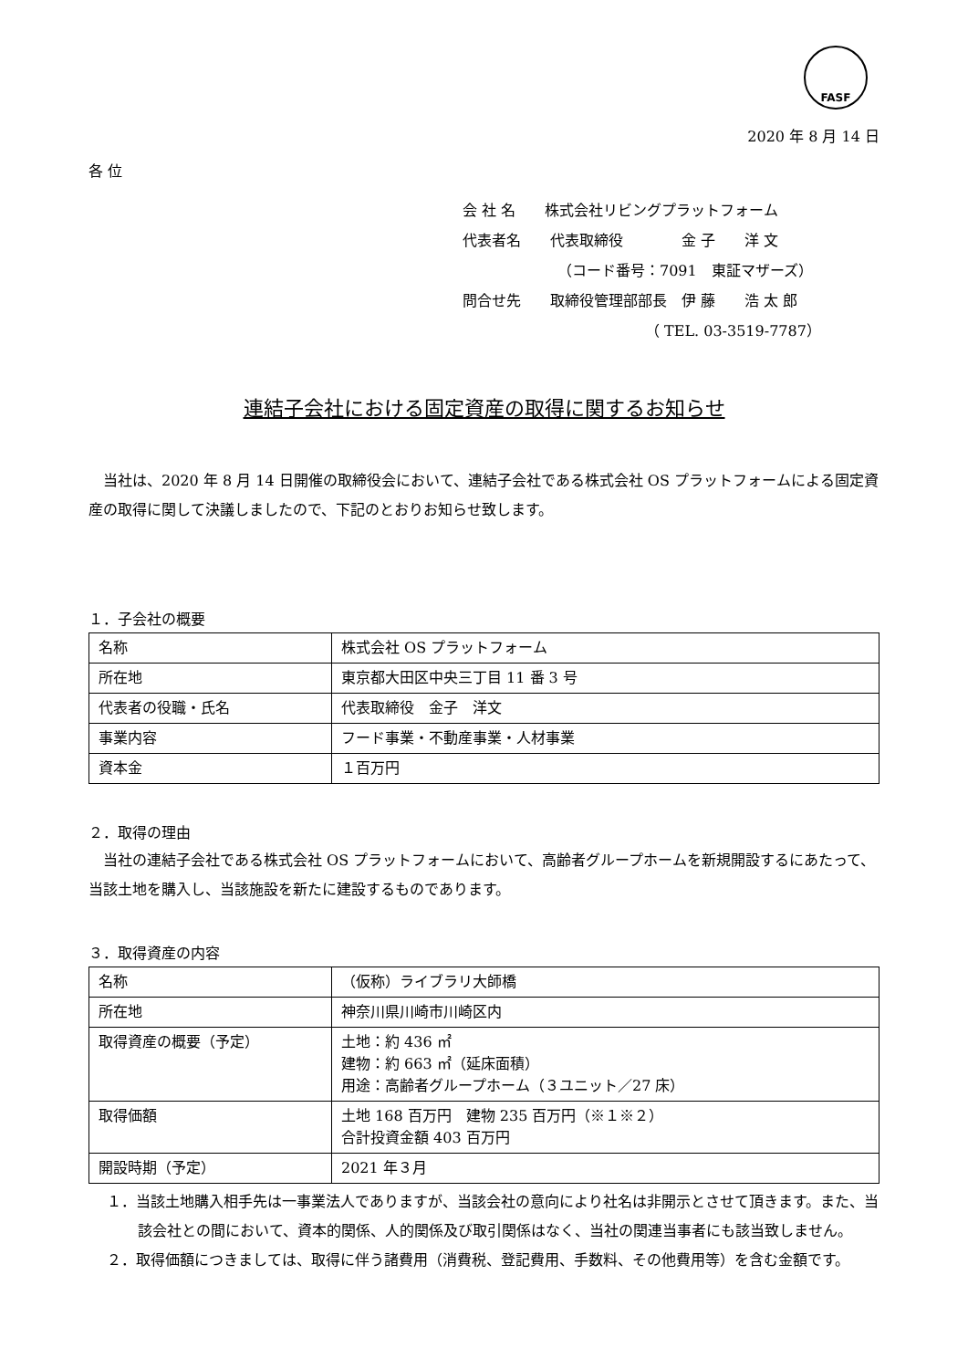FASF
2020 年 8 月 14 日
各 位
会 社 名　　株式会社リビングプラットフォーム
代表者名　　代表取締役　　　　金 子　　洋 文
　　　　　　　（コード番号：7091　東証マザーズ）
問合せ先　　取締役管理部部長　伊 藤　　浩 太 郎
　　　　　　　　　　　　　（ TEL. 03-3519-7787）
連結子会社における固定資産の取得に関するお知らせ
当社は、2020 年 8 月 14 日開催の取締役会において、連結子会社である株式会社 OS プラットフォームによる固定資産の取得に関して決議しましたので、下記のとおりお知らせ致します。
１．子会社の概要
| 名称 | 株式会社 OS プラットフォーム |
| 所在地 | 東京都大田区中央三丁目 11 番 3 号 |
| 代表者の役職・氏名 | 代表取締役 金子 洋文 |
| 事業内容 | フード事業・不動産事業・人材事業 |
| 資本金 | １百万円 |
２．取得の理由
当社の連結子会社である株式会社 OS プラットフォームにおいて、高齢者グループホームを新規開設するにあたって、当該土地を購入し、当該施設を新たに建設するものであります。
３．取得資産の内容
| 名称 | （仮称）ライブラリ大師橋 |
| 所在地 | 神奈川県川崎市川崎区内 |
| 取得資産の概要（予定） | 土地：約 436 ㎡ 建物：約 663 ㎡（延床面積） 用途：高齢者グループホーム（３ユニット／27 床） |
| 取得価額 | 土地 168 百万円 建物 235 百万円（※１※２） 合計投資金額 403 百万円 |
| 開設時期（予定） | 2021 年３月 |
１．当該土地購入相手先は一事業法人でありますが、当該会社の意向により社名は非開示とさせて頂きます。また、当該会社との間において、資本的関係、人的関係及び取引関係はなく、当社の関連当事者にも該当致しません。
２．取得価額につきましては、取得に伴う諸費用（消費税、登記費用、手数料、その他費用等）を含む金額です。